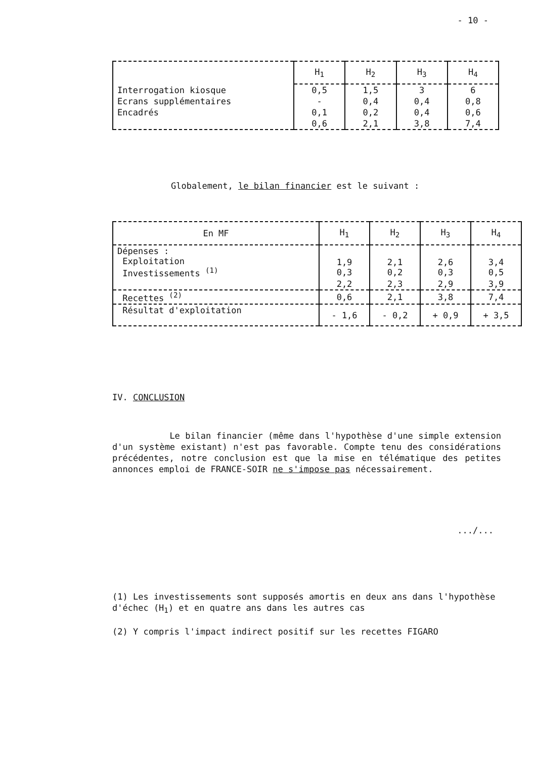- 10 -
| | H<sub>1</sub> | H<sub>2</sub> | H<sub>3</sub> | H<sub>4</sub> |
| --- | --- | --- | --- | --- |
| Interrogation kiosque | 0,5 | 1,5 | 3 | 6 |
| Ecrans supplémentaires | - | 0,4 | 0,4 | 0,8 |
| Encadrés | 0,1 | 0,2 | 0,4 | 0,6 |
| | 0,6 | 2,1 | 3,8 | 7,4 |
Globalement, le bilan financier est le suivant :
| En MF | H<sub>1</sub> | H<sub>2</sub> | H<sub>3</sub> | H<sub>4</sub> |
| --- | --- | --- | --- | --- |
| Dépenses : Exploitation Investissements <sup>(1)</sup> | 1,9 0,3 | 2,1 0,2 | 2,6 0,3 | 3,4 0,5 |
| | 2,2 | 2,3 | 2,9 | 3,9 |
| Recettes <sup>(2)</sup> | 0,6 | 2,1 | 3,8 | 7,4 |
| Résultat d'exploitation | - 1,6 | - 0,2 | + 0,9 | + 3,5 |
IV. CONCLUSION
Le bilan financier (même dans l'hypothèse d'une simple extension d'un système existant) n'est pas favorable. Compte tenu des considérations précédentes, notre conclusion est que la mise en télématique des petites annonces emploi de FRANCE-SOIR ne s'impose pas nécessairement.
.../...
(1) Les investissements sont supposés amortis en deux ans dans l'hypothèse d'échec (H<sub>1</sub>) et en quatre ans dans les autres cas
(2) Y compris l'impact indirect positif sur les recettes FIGARO